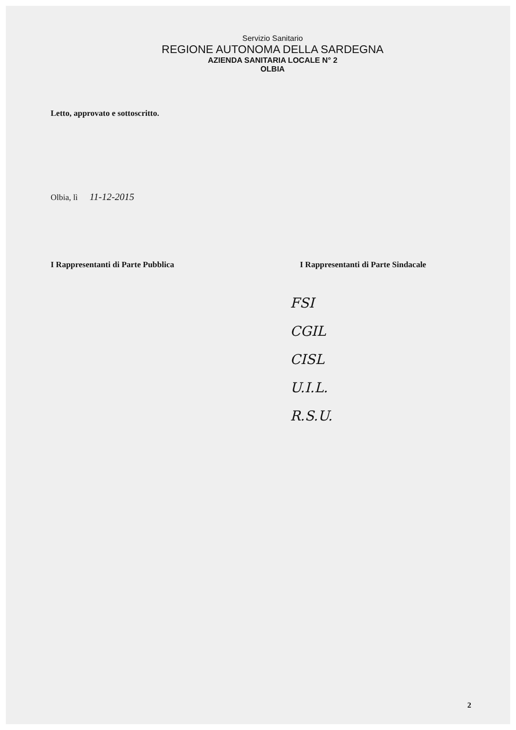Servizio Sanitario
REGIONE AUTONOMA DELLA SARDEGNA
AZIENDA SANITARIA LOCALE N° 2
OLBIA
Letto, approvato e sottoscritto.
Olbia, lì 11-12-2015
I Rappresentanti di Parte Pubblica
I Rappresentanti di Parte Sindacale
FSI
CGIL
CISL
U.I.L.
R.S.U.
2